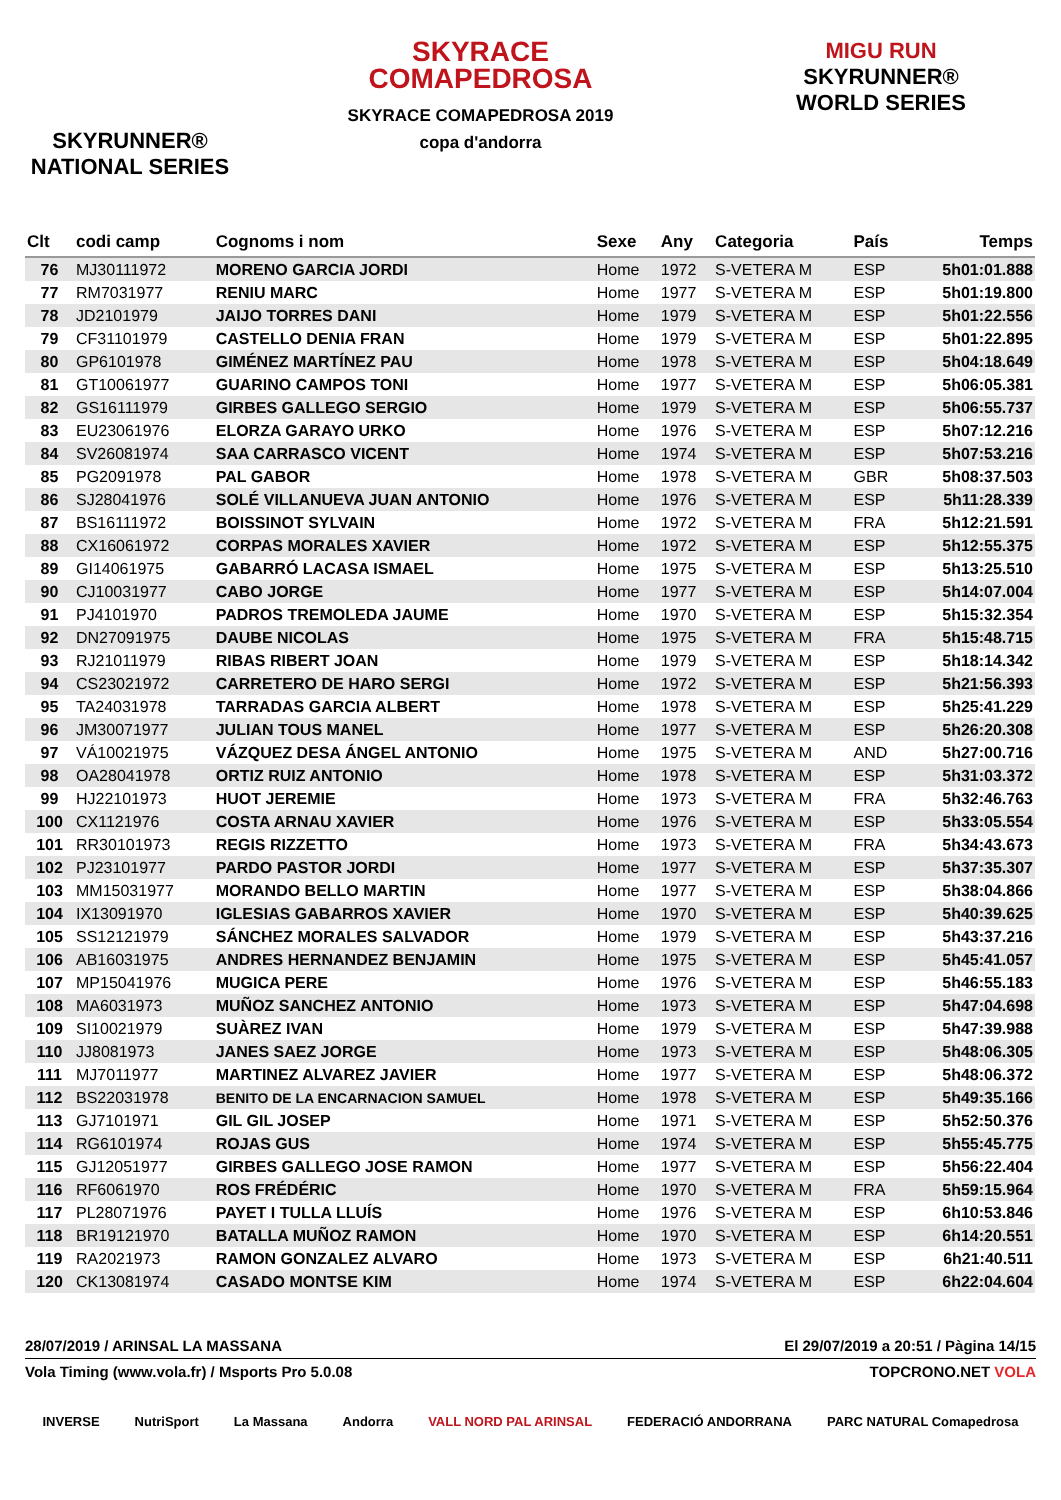SKYRUNNER®
NATIONAL SERIES
SKYRACE
COMAPEDROSA
SKYRACE COMAPEDROSA 2019
copa d'andorra
MIGU RUN
SKYRUNNER®
WORLD SERIES
| Clt | codi camp | Cognoms i nom | Sexe | Any | Categoria | País | Temps |
| --- | --- | --- | --- | --- | --- | --- | --- |
| 76 | MJ30111972 | MORENO GARCIA JORDI | Home | 1972 | S-VETERA M | ESP | 5h01:01.888 |
| 77 | RM7031977 | RENIU MARC | Home | 1977 | S-VETERA M | ESP | 5h01:19.800 |
| 78 | JD2101979 | JAIJO TORRES DANI | Home | 1979 | S-VETERA M | ESP | 5h01:22.556 |
| 79 | CF31101979 | CASTELLO DENIA FRAN | Home | 1979 | S-VETERA M | ESP | 5h01:22.895 |
| 80 | GP6101978 | GIMÉNEZ MARTÍNEZ PAU | Home | 1978 | S-VETERA M | ESP | 5h04:18.649 |
| 81 | GT10061977 | GUARINO CAMPOS TONI | Home | 1977 | S-VETERA M | ESP | 5h06:05.381 |
| 82 | GS16111979 | GIRBES GALLEGO SERGIO | Home | 1979 | S-VETERA M | ESP | 5h06:55.737 |
| 83 | EU23061976 | ELORZA GARAYO URKO | Home | 1976 | S-VETERA M | ESP | 5h07:12.216 |
| 84 | SV26081974 | SAA CARRASCO VICENT | Home | 1974 | S-VETERA M | ESP | 5h07:53.216 |
| 85 | PG2091978 | PAL GABOR | Home | 1978 | S-VETERA M | GBR | 5h08:37.503 |
| 86 | SJ28041976 | SOLÉ VILLANUEVA JUAN ANTONIO | Home | 1976 | S-VETERA M | ESP | 5h11:28.339 |
| 87 | BS16111972 | BOISSINOT SYLVAIN | Home | 1972 | S-VETERA M | FRA | 5h12:21.591 |
| 88 | CX16061972 | CORPAS MORALES XAVIER | Home | 1972 | S-VETERA M | ESP | 5h12:55.375 |
| 89 | GI14061975 | GABARRÓ LACASA ISMAEL | Home | 1975 | S-VETERA M | ESP | 5h13:25.510 |
| 90 | CJ10031977 | CABO JORGE | Home | 1977 | S-VETERA M | ESP | 5h14:07.004 |
| 91 | PJ4101970 | PADROS TREMOLEDA JAUME | Home | 1970 | S-VETERA M | ESP | 5h15:32.354 |
| 92 | DN27091975 | DAUBE NICOLAS | Home | 1975 | S-VETERA M | FRA | 5h15:48.715 |
| 93 | RJ21011979 | RIBAS RIBERT JOAN | Home | 1979 | S-VETERA M | ESP | 5h18:14.342 |
| 94 | CS23021972 | CARRETERO DE HARO SERGI | Home | 1972 | S-VETERA M | ESP | 5h21:56.393 |
| 95 | TA24031978 | TARRADAS GARCIA ALBERT | Home | 1978 | S-VETERA M | ESP | 5h25:41.229 |
| 96 | JM30071977 | JULIAN TOUS MANEL | Home | 1977 | S-VETERA M | ESP | 5h26:20.308 |
| 97 | VÁ10021975 | VÁZQUEZ DESA ÁNGEL ANTONIO | Home | 1975 | S-VETERA M | AND | 5h27:00.716 |
| 98 | OA28041978 | ORTIZ RUIZ ANTONIO | Home | 1978 | S-VETERA M | ESP | 5h31:03.372 |
| 99 | HJ22101973 | HUOT JEREMIE | Home | 1973 | S-VETERA M | FRA | 5h32:46.763 |
| 100 | CX1121976 | COSTA ARNAU XAVIER | Home | 1976 | S-VETERA M | ESP | 5h33:05.554 |
| 101 | RR30101973 | REGIS RIZZETTO | Home | 1973 | S-VETERA M | FRA | 5h34:43.673 |
| 102 | PJ23101977 | PARDO PASTOR JORDI | Home | 1977 | S-VETERA M | ESP | 5h37:35.307 |
| 103 | MM15031977 | MORANDO BELLO MARTIN | Home | 1977 | S-VETERA M | ESP | 5h38:04.866 |
| 104 | IX13091970 | IGLESIAS GABARROS XAVIER | Home | 1970 | S-VETERA M | ESP | 5h40:39.625 |
| 105 | SS12121979 | SÁNCHEZ MORALES SALVADOR | Home | 1979 | S-VETERA M | ESP | 5h43:37.216 |
| 106 | AB16031975 | ANDRES HERNANDEZ BENJAMIN | Home | 1975 | S-VETERA M | ESP | 5h45:41.057 |
| 107 | MP15041976 | MUGICA PERE | Home | 1976 | S-VETERA M | ESP | 5h46:55.183 |
| 108 | MA6031973 | MUÑOZ SANCHEZ ANTONIO | Home | 1973 | S-VETERA M | ESP | 5h47:04.698 |
| 109 | SI10021979 | SUÀREZ IVAN | Home | 1979 | S-VETERA M | ESP | 5h47:39.988 |
| 110 | JJ8081973 | JANES SAEZ JORGE | Home | 1973 | S-VETERA M | ESP | 5h48:06.305 |
| 111 | MJ7011977 | MARTINEZ ALVAREZ JAVIER | Home | 1977 | S-VETERA M | ESP | 5h48:06.372 |
| 112 | BS22031978 | BENITO DE LA ENCARNACION SAMUEL | Home | 1978 | S-VETERA M | ESP | 5h49:35.166 |
| 113 | GJ7101971 | GIL GIL JOSEP | Home | 1971 | S-VETERA M | ESP | 5h52:50.376 |
| 114 | RG6101974 | ROJAS GUS | Home | 1974 | S-VETERA M | ESP | 5h55:45.775 |
| 115 | GJ12051977 | GIRBES GALLEGO JOSE RAMON | Home | 1977 | S-VETERA M | ESP | 5h56:22.404 |
| 116 | RF6061970 | ROS FRÉDÉRIC | Home | 1970 | S-VETERA M | FRA | 5h59:15.964 |
| 117 | PL28071976 | PAYET I TULLA LLUÍS | Home | 1976 | S-VETERA M | ESP | 6h10:53.846 |
| 118 | BR19121970 | BATALLA MUÑOZ RAMON | Home | 1970 | S-VETERA M | ESP | 6h14:20.551 |
| 119 | RA2021973 | RAMON GONZALEZ ALVARO | Home | 1973 | S-VETERA M | ESP | 6h21:40.511 |
| 120 | CK13081974 | CASADO MONTSE KIM | Home | 1974 | S-VETERA M | ESP | 6h22:04.604 |
28/07/2019 / ARINSAL LA MASSANA El 29/07/2019 a 20:51 / Pàgina 14/15
Vola Timing (www.vola.fr) / Msports Pro 5.0.08 TOPCRONO.NET VOLA
INVERSE NutriSport La Massana Andorra VALL NORD PAL ARINSAL FEDERACIÓ ANDORRANA PARC NATURAL Comapedrosa